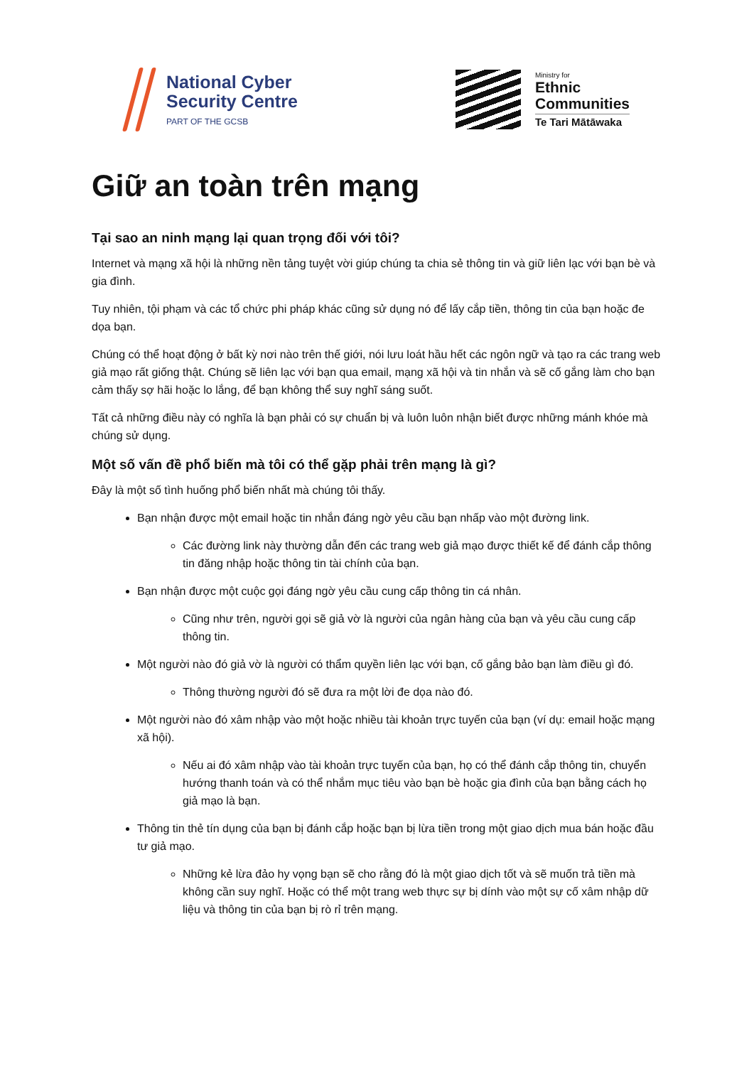National Cyber
Security Centre
PART OF THE GCSB
Ministry for
Ethnic
Communities
Te Tari Mātāwaka
Giữ an toàn trên mạng
Tại sao an ninh mạng lại quan trọng đối với tôi?
Internet và mạng xã hội là những nền tảng tuyệt vời giúp chúng ta chia sẻ thông tin và giữ liên lạc với bạn bè và gia đình.
Tuy nhiên, tội phạm và các tổ chức phi pháp khác cũng sử dụng nó để lấy cắp tiền, thông tin của bạn hoặc đe dọa bạn.
Chúng có thể hoạt động ở bất kỳ nơi nào trên thế giới, nói lưu loát hầu hết các ngôn ngữ và tạo ra các trang web giả mạo rất giống thật. Chúng sẽ liên lạc với bạn qua email, mạng xã hội và tin nhắn và sẽ cố gắng làm cho bạn cảm thấy sợ hãi hoặc lo lắng, để bạn không thể suy nghĩ sáng suốt.
Tất cả những điều này có nghĩa là bạn phải có sự chuẩn bị và luôn luôn nhận biết được những mánh khóe mà chúng sử dụng.
Một số vấn đề phổ biến mà tôi có thể gặp phải trên mạng là gì?
Đây là một số tình huống phổ biến nhất mà chúng tôi thấy.
Bạn nhận được một email hoặc tin nhắn đáng ngờ yêu cầu bạn nhấp vào một đường link.
Các đường link này thường dẫn đến các trang web giả mạo được thiết kế để đánh cắp thông tin đăng nhập hoặc thông tin tài chính của bạn.
Bạn nhận được một cuộc gọi đáng ngờ yêu cầu cung cấp thông tin cá nhân.
Cũng như trên, người gọi sẽ giả vờ là người của ngân hàng của bạn và yêu cầu cung cấp thông tin.
Một người nào đó giả vờ là người có thẩm quyền liên lạc với bạn, cố gắng bảo bạn làm điều gì đó.
Thông thường người đó sẽ đưa ra một lời đe dọa nào đó.
Một người nào đó xâm nhập vào một hoặc nhiều tài khoản trực tuyến của bạn (ví dụ: email hoặc mạng xã hội).
Nếu ai đó xâm nhập vào tài khoản trực tuyến của bạn, họ có thể đánh cắp thông tin, chuyển hướng thanh toán và có thể nhắm mục tiêu vào bạn bè hoặc gia đình của bạn bằng cách họ giả mạo là bạn.
Thông tin thẻ tín dụng của bạn bị đánh cắp hoặc bạn bị lừa tiền trong một giao dịch mua bán hoặc đầu tư giả mạo.
Những kẻ lừa đảo hy vọng bạn sẽ cho rằng đó là một giao dịch tốt và sẽ muốn trả tiền mà không cần suy nghĩ. Hoặc có thể một trang web thực sự bị dính vào một sự cố xâm nhập dữ liệu và thông tin của bạn bị rò rỉ trên mạng.